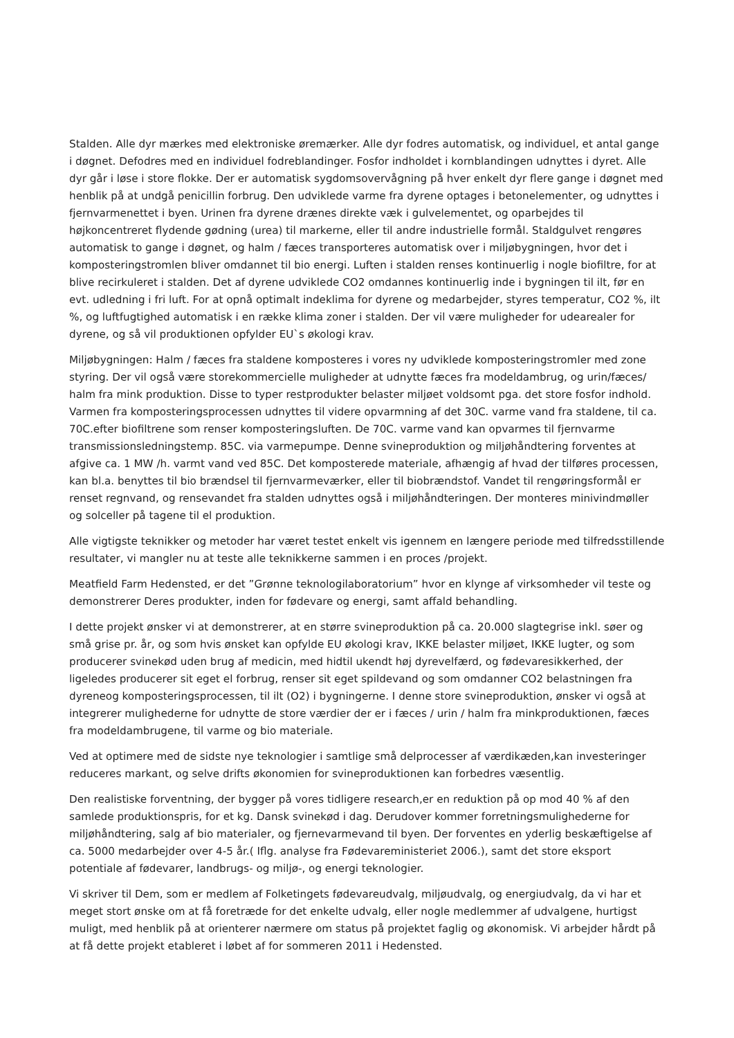Stalden. Alle dyr mærkes med elektroniske øremærker. Alle dyr fodres automatisk, og individuel, et antal gange i døgnet. Defodres med en individuel fodreblandinger. Fosfor indholdet i kornblandingen udnyttes i dyret. Alle dyr går i løse i store flokke. Der er automatisk sygdomsovervågning på hver enkelt dyr flere gange i døgnet med henblik på at undgå penicillin forbrug. Den udviklede varme fra dyrene optages i betonelementer, og udnyttes i fjernvarmenettet i byen. Urinen fra dyrene drænes direkte væk i gulvelementet, og oparbejdes til højkoncentreret flydende gødning (urea) til markerne, eller til andre industrielle formål. Staldgulvet rengøres automatisk to gange i døgnet, og halm / fæces transporteres automatisk over i miljøbygningen, hvor det i komposteringstromlen bliver omdannet til bio energi. Luften i stalden renses kontinuerlig i nogle biofiltre, for at blive recirkuleret i stalden. Det af dyrene udviklede CO2 omdannes kontinuerlig inde i bygningen til ilt, før en evt. udledning i fri luft. For at opnå optimalt indeklima for dyrene og medarbejder, styres temperatur, CO2 %, ilt %, og luftfugtighed automatisk i en række klima zoner i stalden. Der vil være muligheder for udearealer for dyrene, og så vil produktionen opfylder EU`s økologi krav.
Miljøbygningen: Halm / fæces fra staldene komposteres i vores ny udviklede komposteringstromler med zone styring. Der vil også være storekommercielle muligheder at udnytte fæces fra modeldambrug, og urin/fæces/ halm fra mink produktion. Disse to typer restprodukter belaster miljøet voldsomt pga. det store fosfor indhold. Varmen fra komposteringsprocessen udnyttes til videre opvarmning af det 30C. varme vand fra staldene, til ca. 70C.efter biofiltrene som renser komposteringsluften. De 70C. varme vand kan opvarmes til fjernvarme transmissionsledningstemp. 85C. via varmepumpe. Denne svineproduktion og miljøhåndtering forventes at afgive ca. 1 MW /h. varmt vand ved 85C. Det komposterede materiale, afhængig af hvad der tilføres processen, kan bl.a. benyttes til bio brændsel til fjernvarmeværker, eller til biobrændstof. Vandet til rengøringsformål er renset regnvand, og rensevandet fra stalden udnyttes også i miljøhåndteringen. Der monteres minivindmøller og solceller på tagene til el produktion.
Alle vigtigste teknikker og metoder har været testet enkelt vis igennem en længere periode med tilfredsstillende resultater, vi mangler nu at teste alle teknikkerne sammen i en proces /projekt.
Meatfield Farm Hedensted, er det ”Grønne teknologilaboratorium” hvor en klynge af virksomheder vil teste og demonstrerer Deres produkter, inden for fødevare og energi, samt affald behandling.
I dette projekt ønsker vi at demonstrerer, at en større svineproduktion på ca. 20.000 slagtegrise inkl. søer og små grise pr. år, og som hvis ønsket kan opfylde EU økologi krav, IKKE belaster miljøet, IKKE lugter, og som producerer svinekød uden brug af medicin, med hidtil ukendt høj dyrevelfærd, og fødevaresikkerhed, der ligeledes producerer sit eget el forbrug, renser sit eget spildevand og som omdanner CO2 belastningen fra dyreneog komposteringsprocessen, til ilt (O2) i bygningerne. I denne store svineproduktion, ønsker vi også at integrerer mulighederne for udnytte de store værdier der er i fæces / urin / halm fra minkproduktionen, fæces fra modeldambrugene, til varme og bio materiale.
Ved at optimere med de sidste nye teknologier i samtlige små delprocesser af værdikæden,kan investeringer reduceres markant, og selve drifts økonomien for svineproduktionen kan forbedres væsentlig.
Den realistiske forventning, der bygger på vores tidligere research,er en reduktion på op mod 40 % af den samlede produktionspris, for et kg. Dansk svinekød i dag. Derudover kommer forretningsmulighederne for miljøhåndtering, salg af bio materialer, og fjernevarmevand til byen. Der forventes en yderlig beskæftigelse af ca. 5000 medarbejder over 4-5 år.( Iflg. analyse fra Fødevareministeriet 2006.), samt det store eksport potentiale af fødevarer, landbrugs- og miljø-, og energi teknologier.
Vi skriver til Dem, som er medlem af Folketingets fødevareudvalg, miljøudvalg, og energiudvalg, da vi har et meget stort ønske om at få foretræde for det enkelte udvalg, eller nogle medlemmer af udvalgene, hurtigst muligt, med henblik på at orienterer nærmere om status på projektet faglig og økonomisk. Vi arbejder hårdt på at få dette projekt etableret i løbet af for sommeren 2011 i Hedensted.